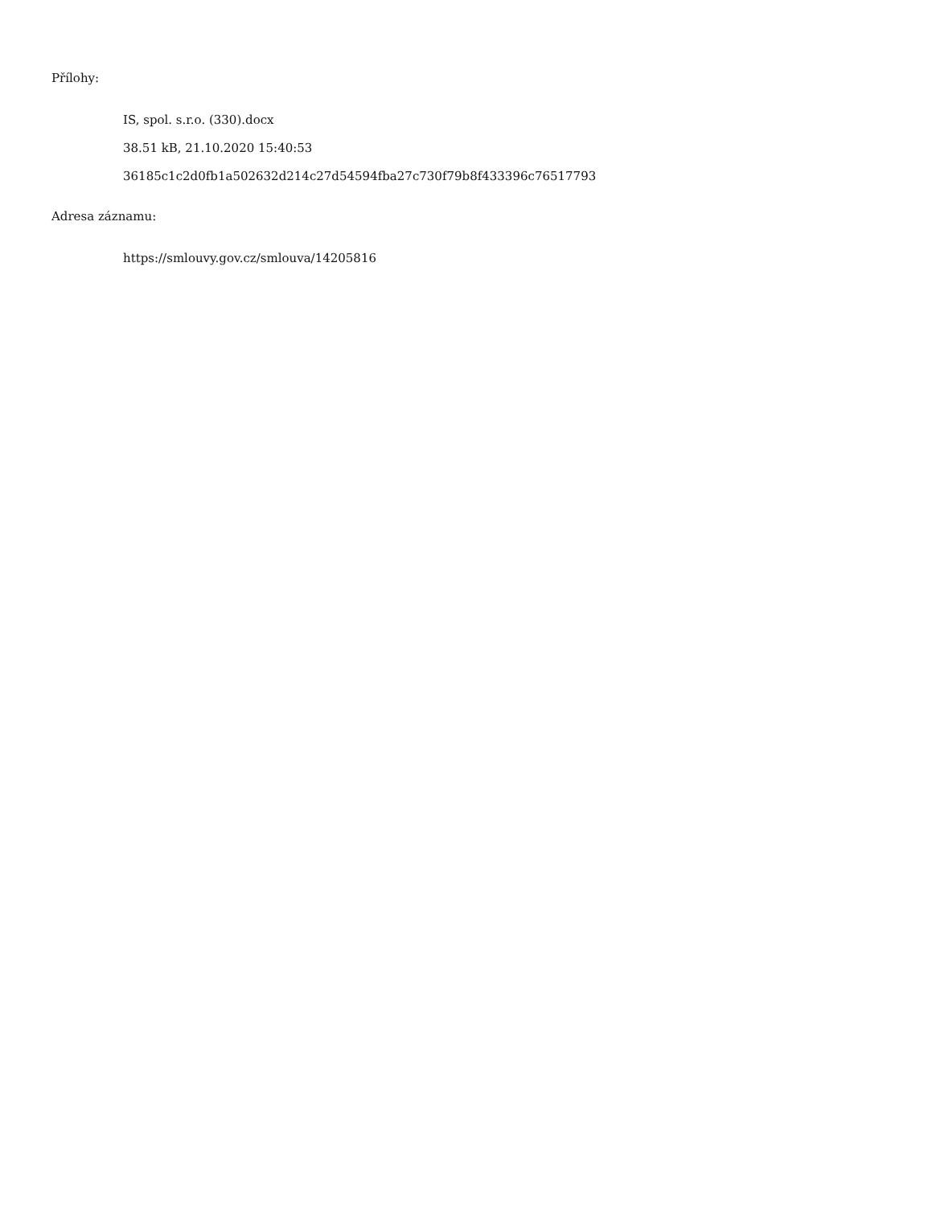Přílohy:
IS, spol. s.r.o. (330).docx
38.51 kB, 21.10.2020 15:40:53
36185c1c2d0fb1a502632d214c27d54594fba27c730f79b8f433396c76517793
Adresa záznamu:
https://smlouvy.gov.cz/smlouva/14205816